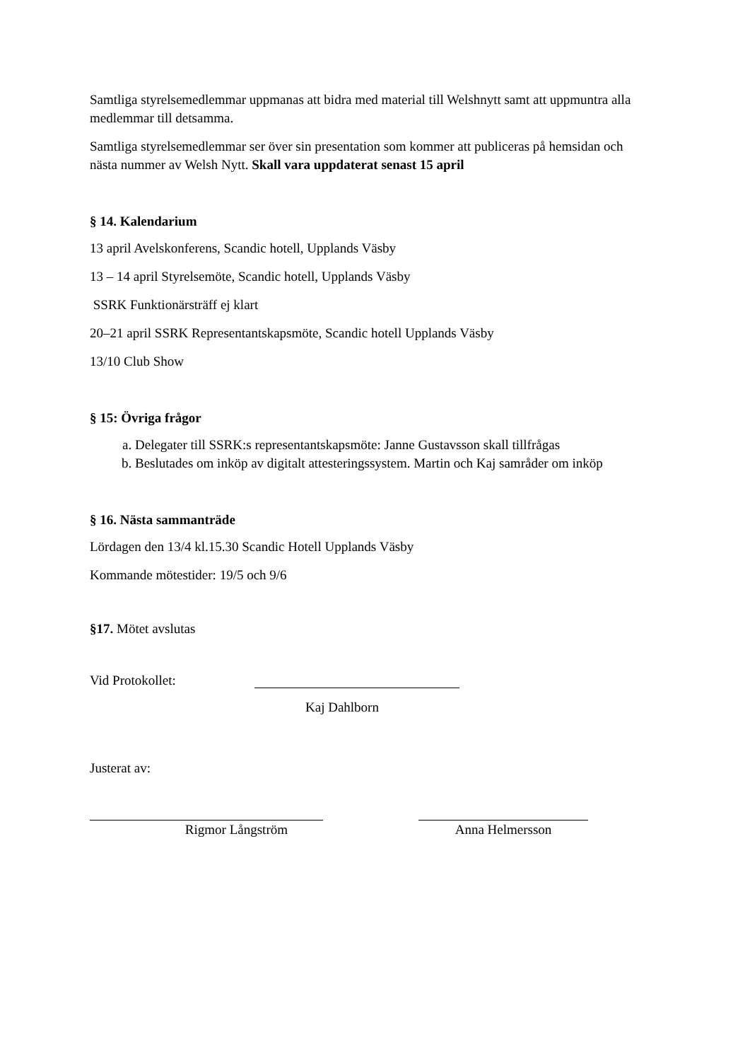Samtliga styrelsemedlemmar uppmanas att bidra med material till Welshnytt samt att uppmuntra alla medlemmar till detsamma.
Samtliga styrelsemedlemmar ser över sin presentation som kommer att publiceras på hemsidan och nästa nummer av Welsh Nytt. Skall vara uppdaterat senast 15 april
§ 14. Kalendarium
13 april Avelskonferens, Scandic hotell, Upplands Väsby
13 – 14 april Styrelsemöte, Scandic hotell, Upplands Väsby
SSRK Funktionärsträff ej klart
20–21 april SSRK Representantskapsmöte, Scandic hotell Upplands Väsby
13/10 Club Show
§ 15: Övriga frågor
a. Delegater till SSRK:s representantskapsmöte: Janne Gustavsson skall tillfrågas
b. Beslutades om inköp av digitalt attesteringssystem. Martin och Kaj samråder om inköp
§ 16. Nästa sammanträde
Lördagen den 13/4 kl.15.30 Scandic Hotell Upplands Väsby
Kommande mötestider: 19/5 och 9/6
§17. Mötet avslutas
Vid Protokollet:
Kaj Dahlborn
Justerat av:
Rigmor Långström Anna Helmersson